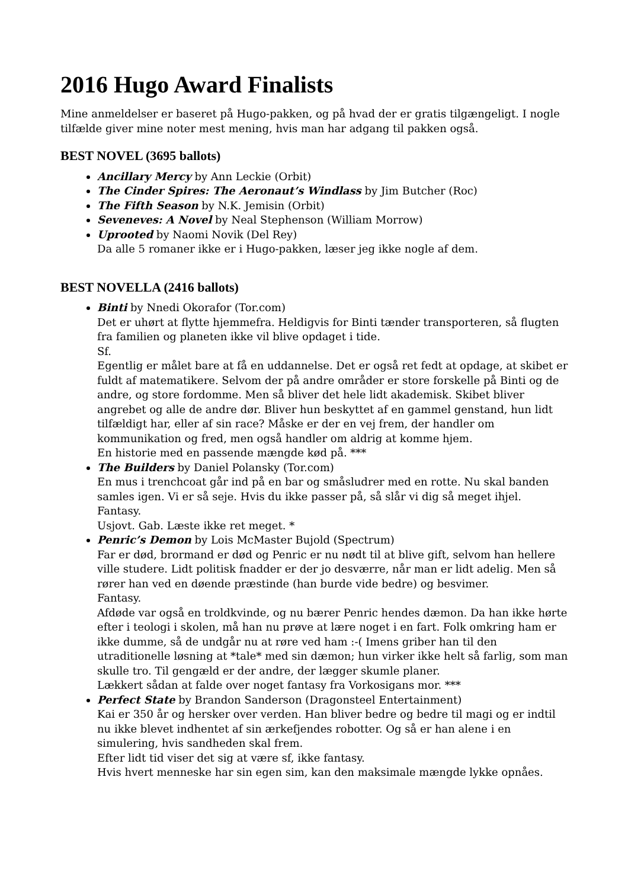2016 Hugo Award Finalists
Mine anmeldelser er baseret på Hugo-pakken, og på hvad der er gratis tilgængeligt. I nogle tilfælde giver mine noter mest mening, hvis man har adgang til pakken også.
BEST NOVEL (3695 ballots)
Ancillary Mercy by Ann Leckie (Orbit)
The Cinder Spires: The Aeronaut’s Windlass by Jim Butcher (Roc)
The Fifth Season by N.K. Jemisin (Orbit)
Seveneves: A Novel by Neal Stephenson (William Morrow)
Uprooted by Naomi Novik (Del Rey)
Da alle 5 romaner ikke er i Hugo-pakken, læser jeg ikke nogle af dem.
BEST NOVELLA (2416 ballots)
Binti by Nnedi Okorafor (Tor.com)
Det er uhørt at flytte hjemmefra. Heldigvis for Binti tænder transporteren, så flugten fra familien og planeten ikke vil blive opdaget i tide.
Sf.
Egentlig er målet bare at få en uddannelse. Det er også ret fedt at opdage, at skibet er fuldt af matematikere. Selvom der på andre områder er store forskelle på Binti og de andre, og store fordomme. Men så bliver det hele lidt akademisk. Skibet bliver angrebet og alle de andre dør. Bliver hun beskyttet af en gammel genstand, hun lidt tilfældigt har, eller af sin race? Måske er der en vej frem, der handler om kommunikation og fred, men også handler om aldrig at komme hjem.
En historie med en passende mængde kød på. ***
The Builders by Daniel Polansky (Tor.com)
En mus i trenchcoat går ind på en bar og småsludrer med en rotte. Nu skal banden samles igen. Vi er så seje. Hvis du ikke passer på, så slår vi dig så meget ihjel.
Fantasy.
Usjovt. Gab. Læste ikke ret meget. *
Penric’s Demon by Lois McMaster Bujold (Spectrum)
Far er død, brormand er død og Penric er nu nødt til at blive gift, selvom han hellere ville studere. Lidt politisk fnadder er der jo desværre, når man er lidt adelig. Men så rører han ved en døende præstinde (han burde vide bedre) og besvimer.
Fantasy.
Afdøde var også en troldkvinde, og nu bærer Penric hendes dæmon. Da han ikke hørte efter i teologi i skolen, må han nu prøve at lære noget i en fart. Folk omkring ham er ikke dumme, så de undgår nu at røre ved ham :-( Imens griber han til den utraditionelle løsning at *tale* med sin dæmon; hun virker ikke helt så farlig, som man skulle tro. Til gengæld er der andre, der lægger skumle planer.
Lækkert sådan at falde over noget fantasy fra Vorkosigans mor. ***
Perfect State by Brandon Sanderson (Dragonsteel Entertainment)
Kai er 350 år og hersker over verden. Han bliver bedre og bedre til magi og er indtil nu ikke blevet indhentet af sin ærkefjendes robotter. Og så er han alene i en simulering, hvis sandheden skal frem.
Efter lidt tid viser det sig at være sf, ikke fantasy.
Hvis hvert menneske har sin egen sim, kan den maksimale mængde lykke opnåes.